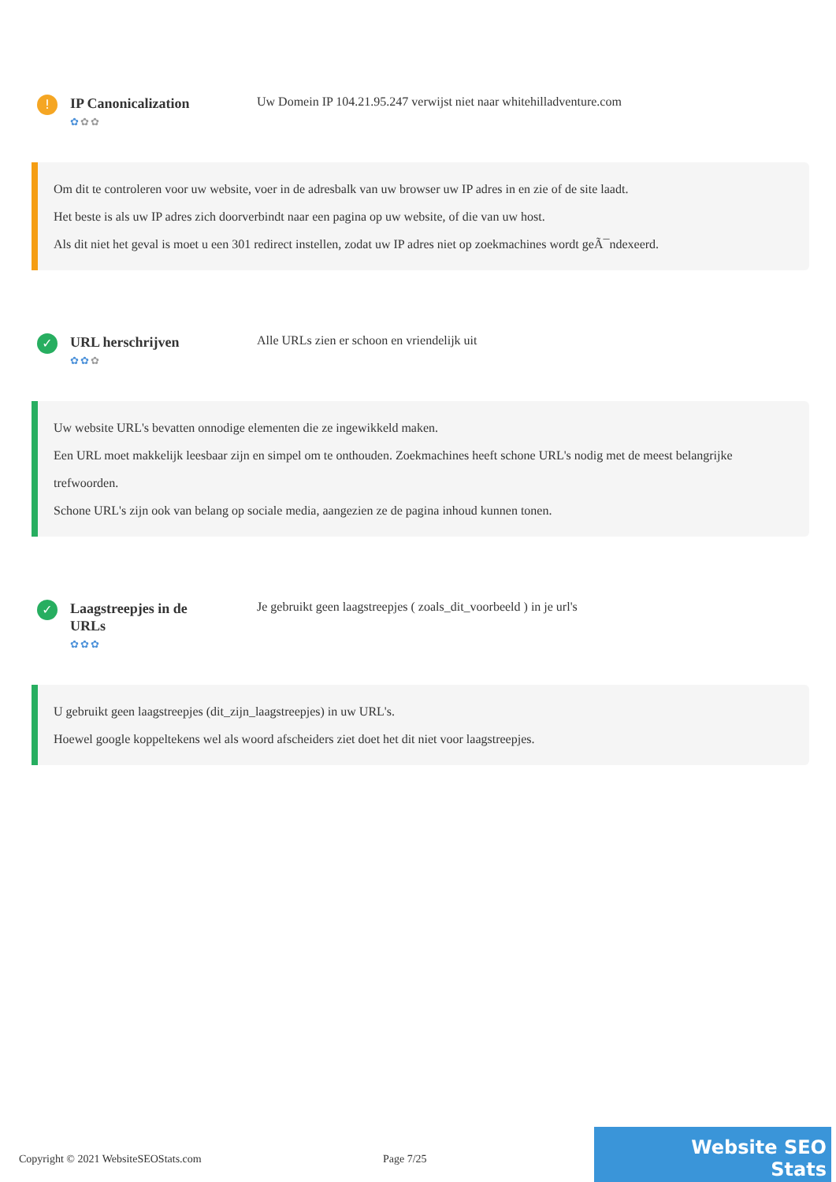!
IP Canonicalization
✿✿✿
Uw Domein IP 104.21.95.247 verwijst niet naar whitehilladventure.com
Om dit te controleren voor uw website, voer in de adresbalk van uw browser uw IP adres in en zie of de site laadt.
Het beste is als uw IP adres zich doorverbindt naar een pagina op uw website, of die van uw host.
Als dit niet het geval is moet u een 301 redirect instellen, zodat uw IP adres niet op zoekmachines wordt geÃ¯ndexeerd.
✓
URL herschrijven
✿✿✿
Alle URLs zien er schoon en vriendelijk uit
Uw website URL's bevatten onnodige elementen die ze ingewikkeld maken.
Een URL moet makkelijk leesbaar zijn en simpel om te onthouden. Zoekmachines heeft schone URL's nodig met de meest belangrijke trefwoorden.
Schone URL's zijn ook van belang op sociale media, aangezien ze de pagina inhoud kunnen tonen.
✓
Laagstreepjes in de URLs
✿✿✿
Je gebruikt geen laagstreepjes ( zoals_dit_voorbeeld ) in je url's
U gebruikt geen laagstreepjes (dit_zijn_laagstreepjes) in uw URL's.
Hoewel google koppeltekens wel als woord afscheiders ziet doet het dit niet voor laagstreepjes.
Copyright © 2021 WebsiteSEOStats.com Page 7/25
Website SEO Stats